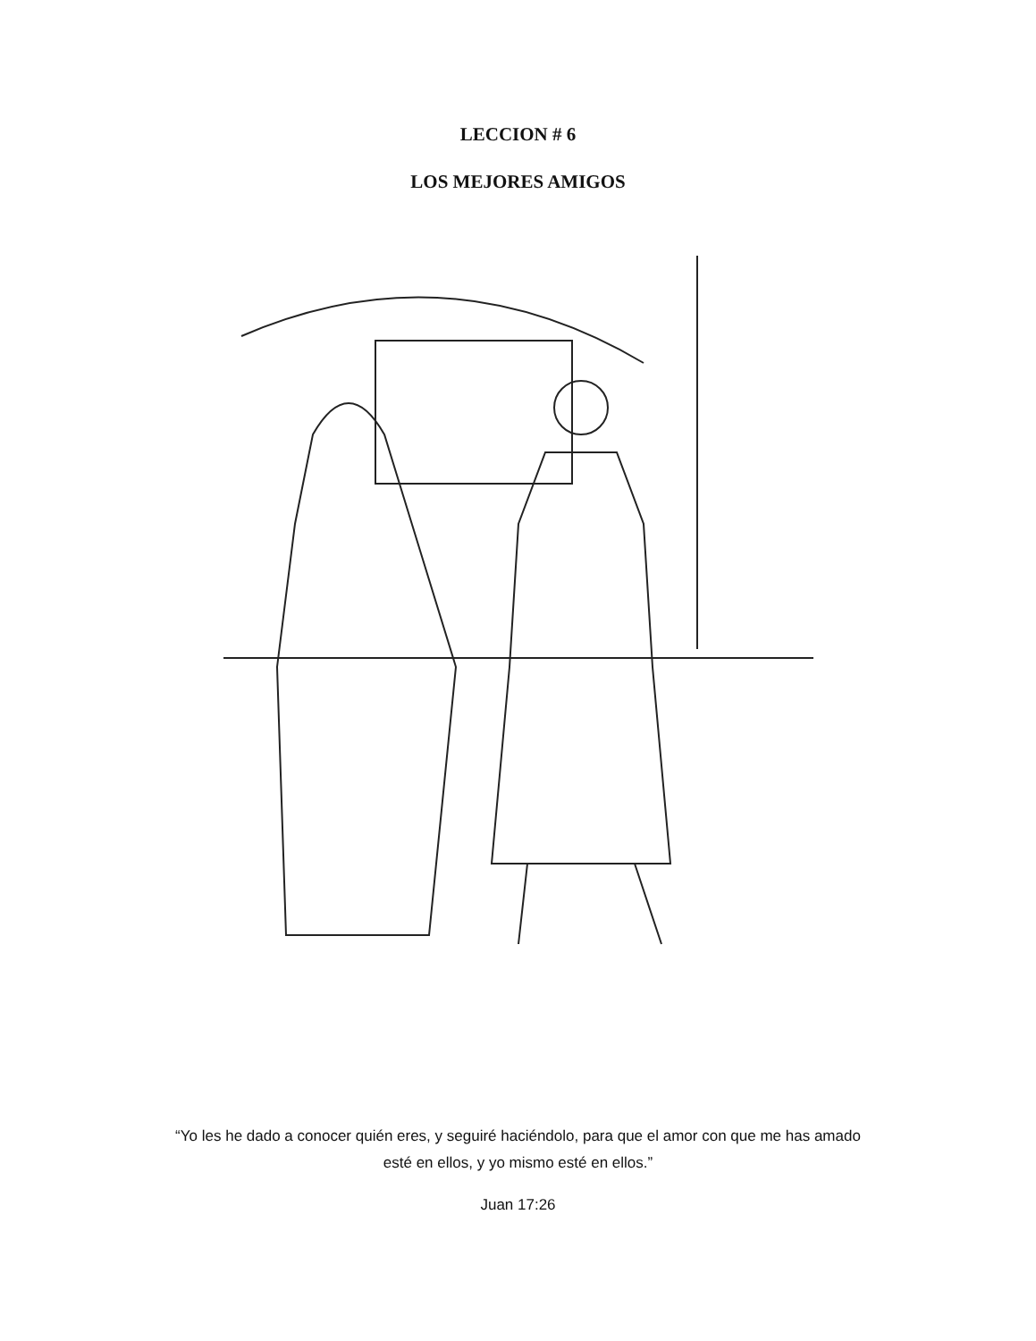LECCION # 6
LOS MEJORES AMIGOS
“Yo les he dado a conocer quién eres, y seguiré haciéndolo, para que el amor con que me has amado
esté en ellos, y yo mismo esté en ellos.”
Juan 17:26